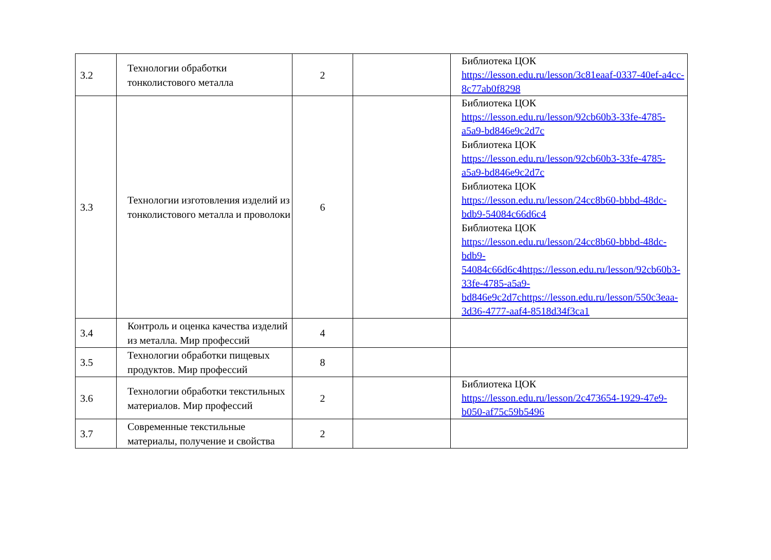| 3.2 | Технологии обработки тонколистового металла | 2 | | Библиотека ЦОК https://lesson.edu.ru/lesson/3c81eaaf-0337-40ef-a4cc-8c77ab0f8298 |
| 3.3 | Технологии изготовления изделий из тонколистового металла и проволоки | 6 | | Библиотека ЦОК https://lesson.edu.ru/lesson/92cb60b3-33fe-4785-a5a9-bd846e9c2d7c Библиотека ЦОК https://lesson.edu.ru/lesson/92cb60b3-33fe-4785-a5a9-bd846e9c2d7c Библиотека ЦОК https://lesson.edu.ru/lesson/24cc8b60-bbbd-48dc-bdb9-54084c66d6c4 Библиотека ЦОК https://lesson.edu.ru/lesson/24cc8b60-bbbd-48dc-bdb9- 54084c66d6c4https://lesson.edu.ru/lesson/92cb60b3-33fe-4785-a5a9- bd846e9c2d7chttps://lesson.edu.ru/lesson/550c3eaa-3d36-4777-aaf4-8518d34f3ca1 |
| 3.4 | Контроль и оценка качества изделий из металла. Мир профессий | 4 | | |
| 3.5 | Технологии обработки пищевых продуктов. Мир профессий | 8 | | |
| 3.6 | Технологии обработки текстильных материалов. Мир профессий | 2 | | Библиотека ЦОК https://lesson.edu.ru/lesson/2c473654-1929-47e9-b050-af75c59b5496 |
| 3.7 | Современные текстильные материалы, получение и свойства | 2 | | |